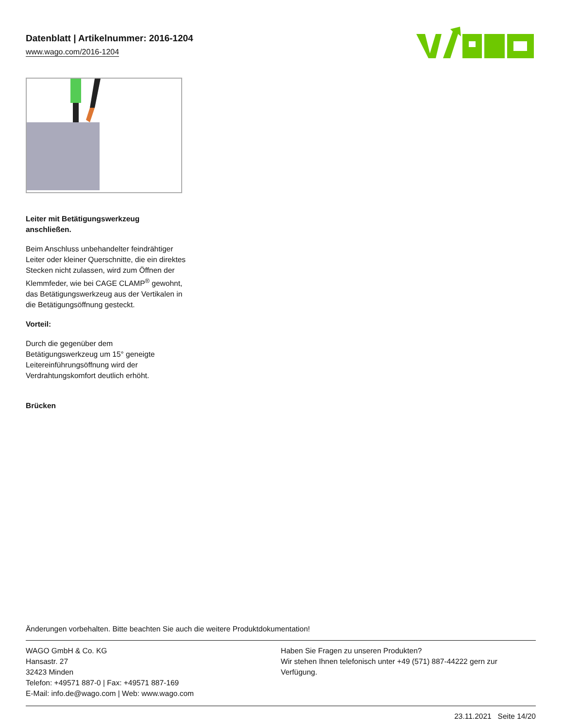Datenblatt | Artikelnummer: 2016-1204
www.wago.com/2016-1204
Leiter mit Betätigungswerkzeug anschließen.
Beim Anschluss unbehandelter feindrähtiger Leiter oder kleiner Querschnitte, die ein direktes Stecken nicht zulassen, wird zum Öffnen der Klemmfeder, wie bei CAGE CLAMP<sup>®</sup> gewohnt, das Betätigungswerkzeug aus der Vertikalen in die Betätigungsöffnung gesteckt.
Vorteil:
Durch die gegenüber dem Betätigungswerkzeug um 15° geneigte Leitereinführungsöffnung wird der Verdrahtungskomfort deutlich erhöht.
Brücken
Änderungen vorbehalten. Bitte beachten Sie auch die weitere Produktdokumentation!
WAGO GmbH & Co. KG
Hansastr. 27
32423 Minden
Telefon: +49571 887-0 | Fax: +49571 887-169
E-Mail: info.de@wago.com | Web: www.wago.com
Haben Sie Fragen zu unseren Produkten?
Wir stehen Ihnen telefonisch unter +49 (571) 887-44222 gern zur Verfügung.
23.11.2021 Seite 14/20